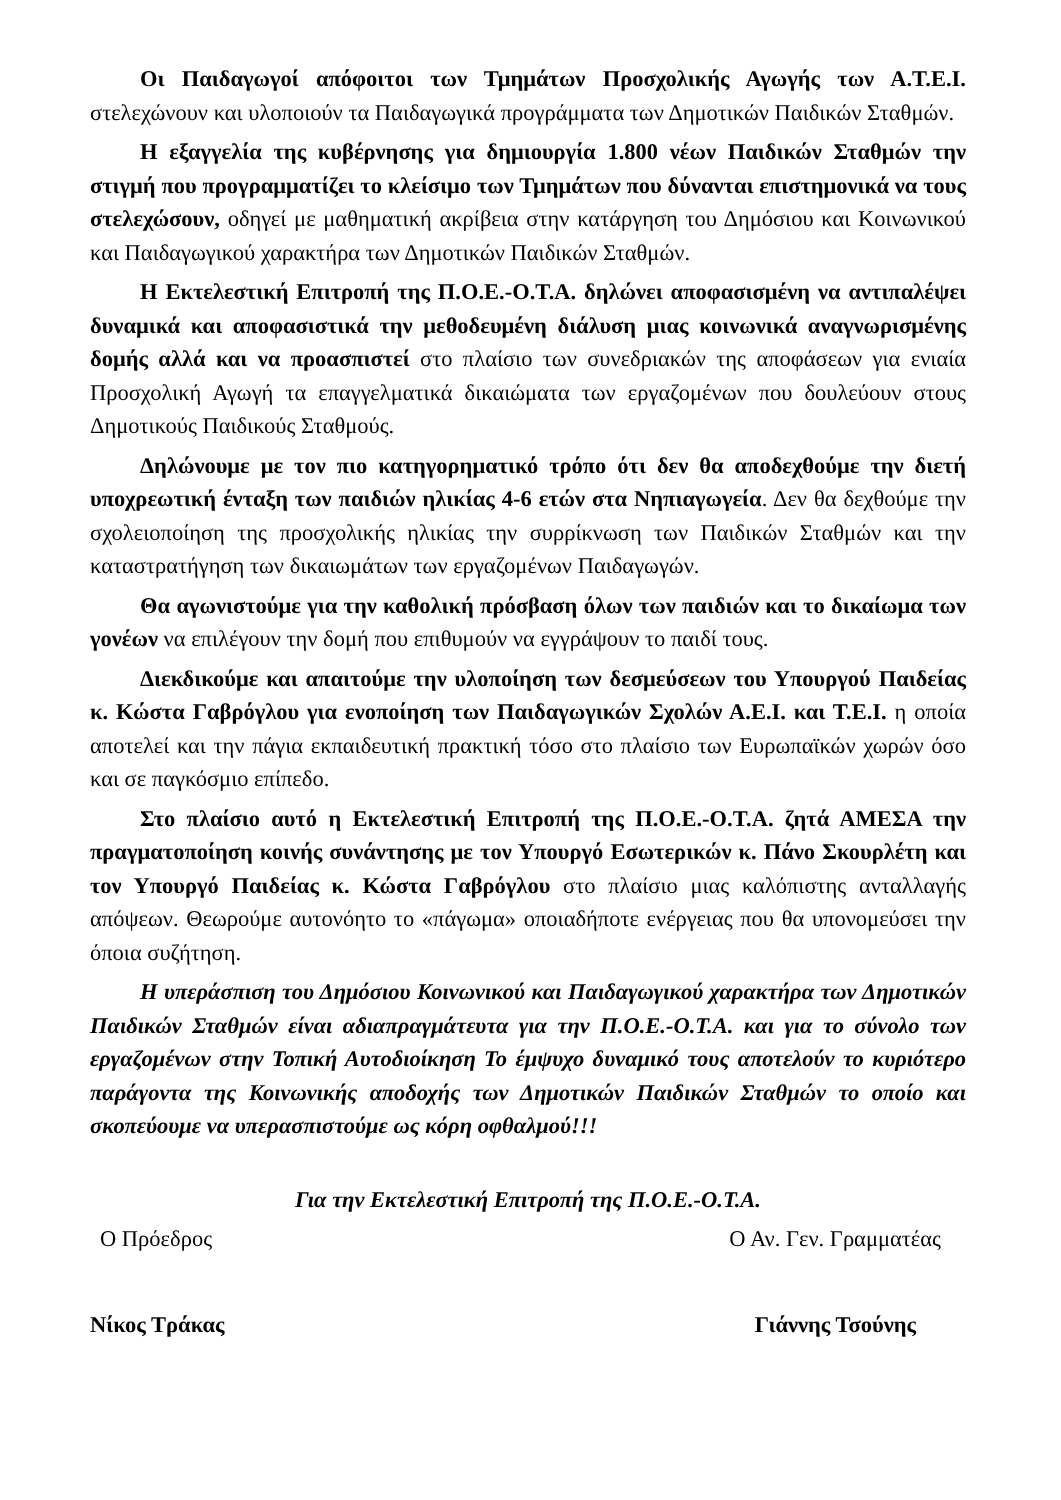Οι Παιδαγωγοί απόφοιτοι των Τμημάτων Προσχολικής Αγωγής των Α.Τ.Ε.Ι. στελεχώνουν και υλοποιούν τα Παιδαγωγικά προγράμματα των Δημοτικών Παιδικών Σταθμών.
Η εξαγγελία της κυβέρνησης για δημιουργία 1.800 νέων Παιδικών Σταθμών την στιγμή που προγραμματίζει το κλείσιμο των Τμημάτων που δύνανται επιστημονικά να τους στελεχώσουν, οδηγεί με μαθηματική ακρίβεια στην κατάργηση του Δημόσιου και Κοινωνικού και Παιδαγωγικού χαρακτήρα των Δημοτικών Παιδικών Σταθμών.
Η Εκτελεστική Επιτροπή της Π.Ο.Ε.-Ο.Τ.Α. δηλώνει αποφασισμένη να αντιπαλέψει δυναμικά και αποφασιστικά την μεθοδευμένη διάλυση μιας κοινωνικά αναγνωρισμένης δομής αλλά και να προασπιστεί στο πλαίσιο των συνεδριακών της αποφάσεων για ενιαία Προσχολική Αγωγή τα επαγγελματικά δικαιώματα των εργαζομένων που δουλεύουν στους Δημοτικούς Παιδικούς Σταθμούς.
Δηλώνουμε με τον πιο κατηγορηματικό τρόπο ότι δεν θα αποδεχθούμε την διετή υποχρεωτική ένταξη των παιδιών ηλικίας 4-6 ετών στα Νηπιαγωγεία. Δεν θα δεχθούμε την σχολειοποίηση της προσχολικής ηλικίας την συρρίκνωση των Παιδικών Σταθμών και την καταστρατήγηση των δικαιωμάτων των εργαζομένων Παιδαγωγών.
Θα αγωνιστούμε για την καθολική πρόσβαση όλων των παιδιών και το δικαίωμα των γονέων να επιλέγουν την δομή που επιθυμούν να εγγράψουν το παιδί τους.
Διεκδικούμε και απαιτούμε την υλοποίηση των δεσμεύσεων του Υπουργού Παιδείας κ. Κώστα Γαβρόγλου για ενοποίηση των Παιδαγωγικών Σχολών Α.Ε.Ι. και Τ.Ε.Ι. η οποία αποτελεί και την πάγια εκπαιδευτική πρακτική τόσο στο πλαίσιο των Ευρωπαϊκών χωρών όσο και σε παγκόσμιο επίπεδο.
Στο πλαίσιο αυτό η Εκτελεστική Επιτροπή της Π.Ο.Ε.-Ο.Τ.Α. ζητά ΑΜΕΣΑ την πραγματοποίηση κοινής συνάντησης με τον Υπουργό Εσωτερικών κ. Πάνο Σκουρλέτη και τον Υπουργό Παιδείας κ. Κώστα Γαβρόγλου στο πλαίσιο μιας καλόπιστης ανταλλαγής απόψεων. Θεωρούμε αυτονόητο το «πάγωμα» οποιαδήποτε ενέργειας που θα υπονομεύσει την όποια συζήτηση.
Η υπεράσπιση του Δημόσιου Κοινωνικού και Παιδαγωγικού χαρακτήρα των Δημοτικών Παιδικών Σταθμών είναι αδιαπραγμάτευτα για την Π.Ο.Ε.-Ο.Τ.Α. και για το σύνολο των εργαζομένων στην Τοπική Αυτοδιοίκηση Το έμψυχο δυναμικό τους αποτελούν το κυριότερο παράγοντα της Κοινωνικής αποδοχής των Δημοτικών Παιδικών Σταθμών το οποίο και σκοπεύουμε να υπερασπιστούμε ως κόρη οφθαλμού!!!
Για την Εκτελεστική Επιτροπή της Π.Ο.Ε.-Ο.Τ.Α.
Ο Πρόεδρος Ο Αν. Γεν. Γραμματέας
Νίκος Τράκας Γιάννης Τσούνης